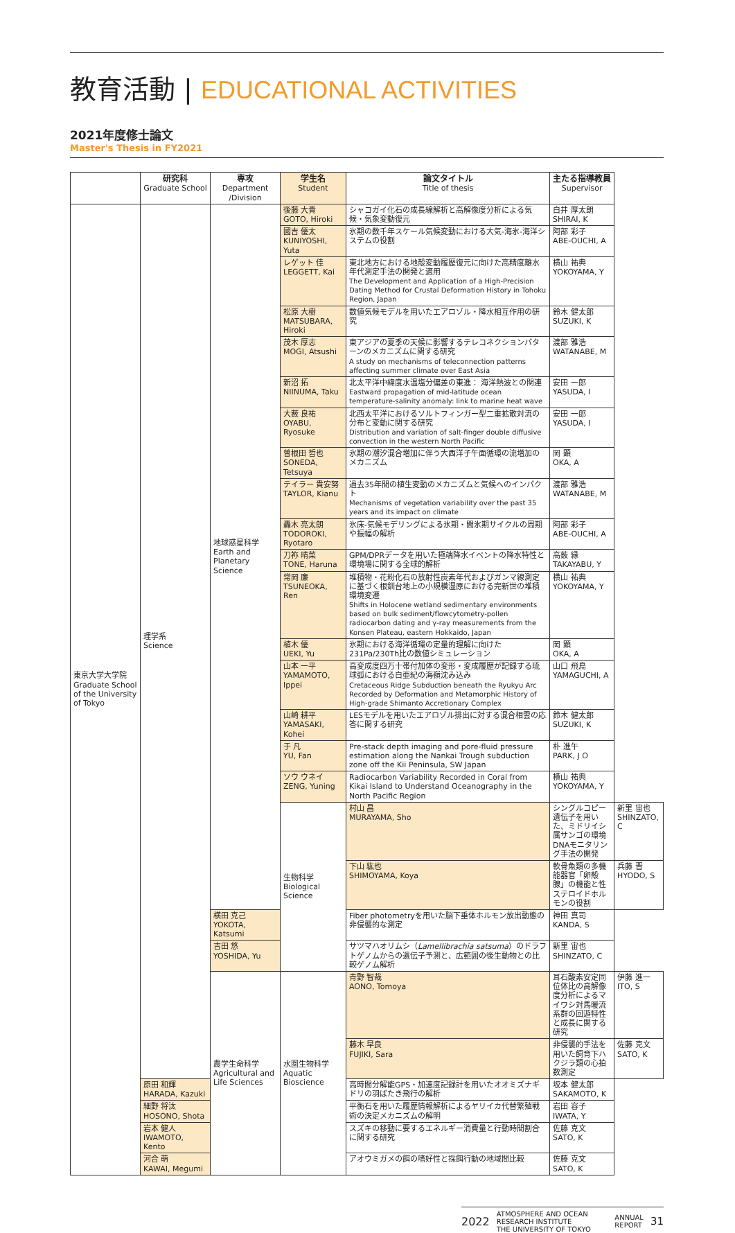教育活動 | EDUCATIONAL ACTIVITIES
2021年度修士論文
Master's Thesis in FY2021
| | 研究科 Graduate School | 専攻 Department /Division | 学生名 Student | 論文タイトル Title of thesis | 主たる指導教員 Supervisor | |
| --- | --- | --- | --- | --- | --- | --- |
| 東京大学大学院 Graduate School of the University of Tokyo | 理学系 Science | 地球惑星科学 Earth and Planetary Science | 後藤 大貴 GOTO, Hiroki | シャコガイ化石の成長線解析と高解像度分析による気候・気象変動復元 | 白井 厚太朗 SHIRAI, K | |
| | | | 國吉 優太 KUNIYOSHI, Yuta | 氷期の数千年スケール気候変動における大気-海氷-海洋システムの役割 | 阿部 彩子 ABE-OUCHI, A | |
| | | | レゲット 佳 LEGGETT, Kai | 東北地方における地殻変動履歴復元に向けた高精度離水年代測定手法の開発と適用 The Development and Application of a High-Precision Dating Method for Crustal Deformation History in Tohoku Region, Japan | 横山 祐典 YOKOYAMA, Y | |
| | | | 松原 大樹 MATSUBARA, Hiroki | 数値気候モデルを用いたエアロゾル・降水相互作用の研究 | 鈴木 健太郎 SUZUKI, K | |
| | | | 茂木 厚志 MOGI, Atsushi | 東アジアの夏季の天候に影響するテレコネクションパターンのメカニズムに関する研究 A study on mechanisms of teleconnection patterns affecting summer climate over East Asia | 渡部 雅浩 WATANABE, M | |
| | | | 新沼 拓 NIINUMA, Taku | 北太平洋中緯度水温塩分偏差の東進： 海洋熱波との関連 Eastward propagation of mid-latitude ocean temperature-salinity anomaly: link to marine heat wave | 安田 一郎 YASUDA, I | |
| | | | 大薮 良祐 OYABU, Ryosuke | 北西太平洋におけるソルトフィンガー型二重拡散対流の分布と変動に関する研究 Distribution and variation of salt-finger double diffusive convection in the western North Pacific | 安田 一郎 YASUDA, I | |
| | | | 曽根田 哲也 SONEDA, Tetsuya | 氷期の潮汐混合増加に伴う大西洋子午面循環の流増加のメカニズム | 岡 顕 OKA, A | |
| | | | テイラー 貴安努 TAYLOR, Kianu | 過去35年間の植生変動のメカニズムと気候へのインパクト Mechanisms of vegetation variability over the past 35 years and its impact on climate | 渡部 雅浩 WATANABE, M | |
| | | | 轟木 亮太朗 TODOROKI, Ryotaro | 氷床-気候モデリングによる氷期・間氷期サイクルの周期や振幅の解析 | 阿部 彩子 ABE-OUCHI, A | |
| | | | 刀祢 晴菜 TONE, Haruna | GPM/DPRデータを用いた極端降水イベントの降水特性と環境場に関する全球的解析 | 高薮 縁 TAKAYABU, Y | |
| | | | 常岡 廉 TSUNEOKA, Ren | 堆積物・花粉化石の放射性炭素年代およびガンマ線測定に基づく根釧台地上の小規模湿原における完新世の堆積環境変遷 Shifts in Holocene wetland sedimentary environments based on bulk sediment/flowcytometry-pollen radiocarbon dating and γ-ray measurements from the Konsen Plateau, eastern Hokkaido, Japan | 横山 祐典 YOKOYAMA, Y | |
| | | | 植木 優 UEKI, Yu | 氷期における海洋循環の定量的理解に向けた231Pa/230Th比の数値シミュレーション | 岡 顕 OKA, A | |
| | | | 山本 一平 YAMAMOTO, Ippei | 高変成度四万十帯付加体の変形・変成履歴が記録する琉球弧における白亜紀の海嶺沈み込み Cretaceous Ridge Subduction beneath the Ryukyu Arc Recorded by Deformation and Metamorphic History of High-grade Shimanto Accretionary Complex | 山口 飛鳥 YAMAGUCHI, A | |
| | | | 山崎 耕平 YAMASAKI, Kohei | LESモデルを用いたエアロゾル排出に対する混合相雲の応答に関する研究 | 鈴木 健太郎 SUZUKI, K | |
| | | | 于 凡 YU, Fan | Pre-stack depth imaging and pore-fluid pressure estimation along the Nankai Trough subduction zone off the Kii Peninsula, SW Japan | 朴 進午 PARK, J O | |
| | | | ソウ ウネイ ZENG, Yuning | Radiocarbon Variability Recorded in Coral from Kikai Island to Understand Oceanography in the North Pacific Region | 横山 祐典 YOKOYAMA, Y | |
| | | | 生物科学 Biological Science | 村山 昌 MURAYAMA, Sho | シングルコピー遺伝子を用いた、ミドリイシ属サンゴの環境DNAモニタリング手法の開発 | 新里 宙也 SHINZATO, C |
| | | | | 下山 紘也 SHIMOYAMA, Koya | 軟骨魚類の多機能器官「卵殻腺」の機能と性ステロイドホルモンの役割 | 兵藤 晋 HYODO, S |
| | | 横田 克己 YOKOTA, Katsumi | | Fiber photometryを用いた脳下垂体ホルモン放出動態の非侵襲的な測定 | 神田 真司 KANDA, S | |
| | | 吉田 悠 YOSHIDA, Yu | | サツマハオリムシ（ Lamellibrachia satsuma ）のドラフトゲノムからの遺伝子予測と、広範囲の後生動物との比較ゲノム解析 | 新里 宙也 SHINZATO, C | |
| | | 農学生命科学 Agricultural and Life Sciences | 水圏生物科学 Aquatic Bioscience | 青野 智哉 AONO, Tomoya | 耳石酸素安定同位体比の高解像度分析によるマイワシ対馬暖流系群の回遊特性と成長に関する研究 | 伊藤 進一 ITO, S |
| | | | | 藤木 早良 FUJIKI, Sara | 非侵襲的手法を用いた飼育下ハクジラ類の心拍数測定 | 佐藤 克文 SATO, K |
| | 原田 和輝 HARADA, Kazuki | | | 高時間分解能GPS・加速度記録計を用いたオオミズナギドリの羽ばたき飛行の解析 | 坂本 健太郎 SAKAMOTO, K | |
| | 細野 将汰 HOSONO, Shota | | | 平衡石を用いた履歴情報解析によるヤリイカ代替繁殖戦術の決定メカニズムの解明 | 岩田 容子 IWATA, Y | |
| | 岩本 健人 IWAMOTO, Kento | | | スズキの移動に要するエネルギー消費量と行動時間割合に関する研究 | 佐藤 克文 SATO, K | |
| | 河合 萌 KAWAI, Megumi | | | アオウミガメの餌の嗜好性と採餌行動の地域間比較 | 佐藤 克文 SATO, K | |
2022 ATMOSPHERE AND OCEAN RESEARCH INSTITUTE
THE UNIVERSITY OF TOKYO ANNUAL
REPORT 31